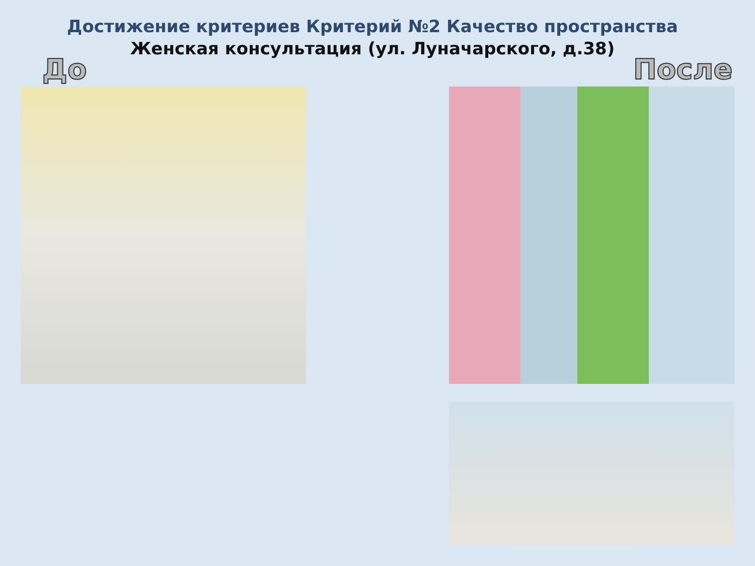Достижение критериев Критерий №2 Качество пространства
Женская консультация (ул. Луначарского, д.38)
До После